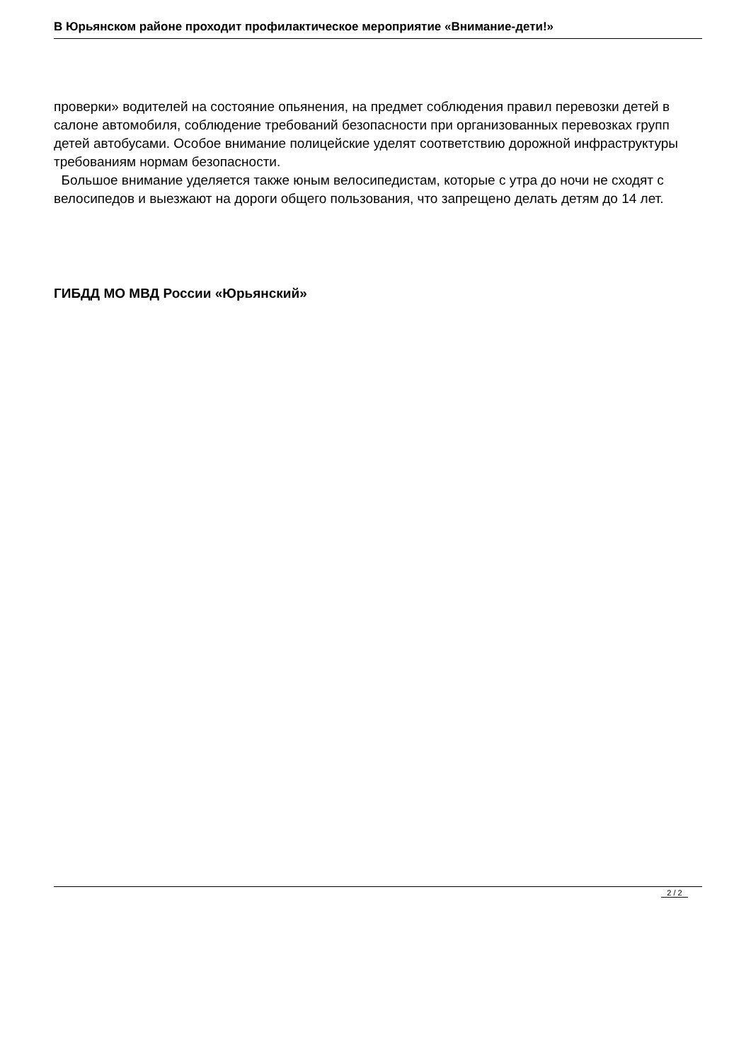В Юрьянском районе проходит профилактическое мероприятие «Внимание-дети!»
проверки» водителей на состояние опьянения, на предмет соблюдения правил перевозки детей в салоне автомобиля, соблюдение требований безопасности при организованных перевозках групп детей автобусами. Особое внимание полицейские уделят соответствию дорожной инфраструктуры требованиям нормам безопасности.
Большое внимание уделяется также юным велосипедистам, которые с утра до ночи не сходят с велосипедов и выезжают на дороги общего пользования, что запрещено делать детям до 14 лет.
ГИБДД МО МВД России «Юрьянский»
2 / 2